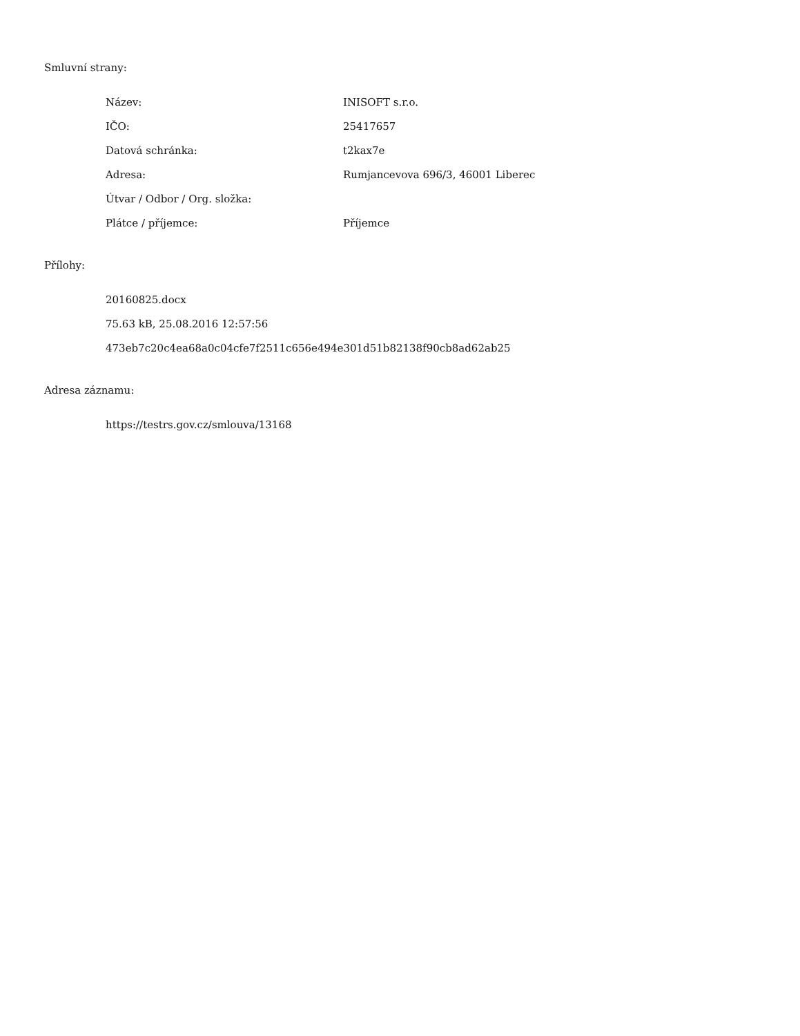Smluvní strany:
Název: INISOFT s.r.o.
IČO: 25417657
Datová schránka: t2kax7e
Adresa: Rumjancevova 696/3, 46001 Liberec
Útvar / Odbor / Org. složka:
Plátce / příjemce: Příjemce
Přílohy:
20160825.docx
75.63 kB, 25.08.2016 12:57:56
473eb7c20c4ea68a0c04cfe7f2511c656e494e301d51b82138f90cb8ad62ab25
Adresa záznamu:
https://testrs.gov.cz/smlouva/13168